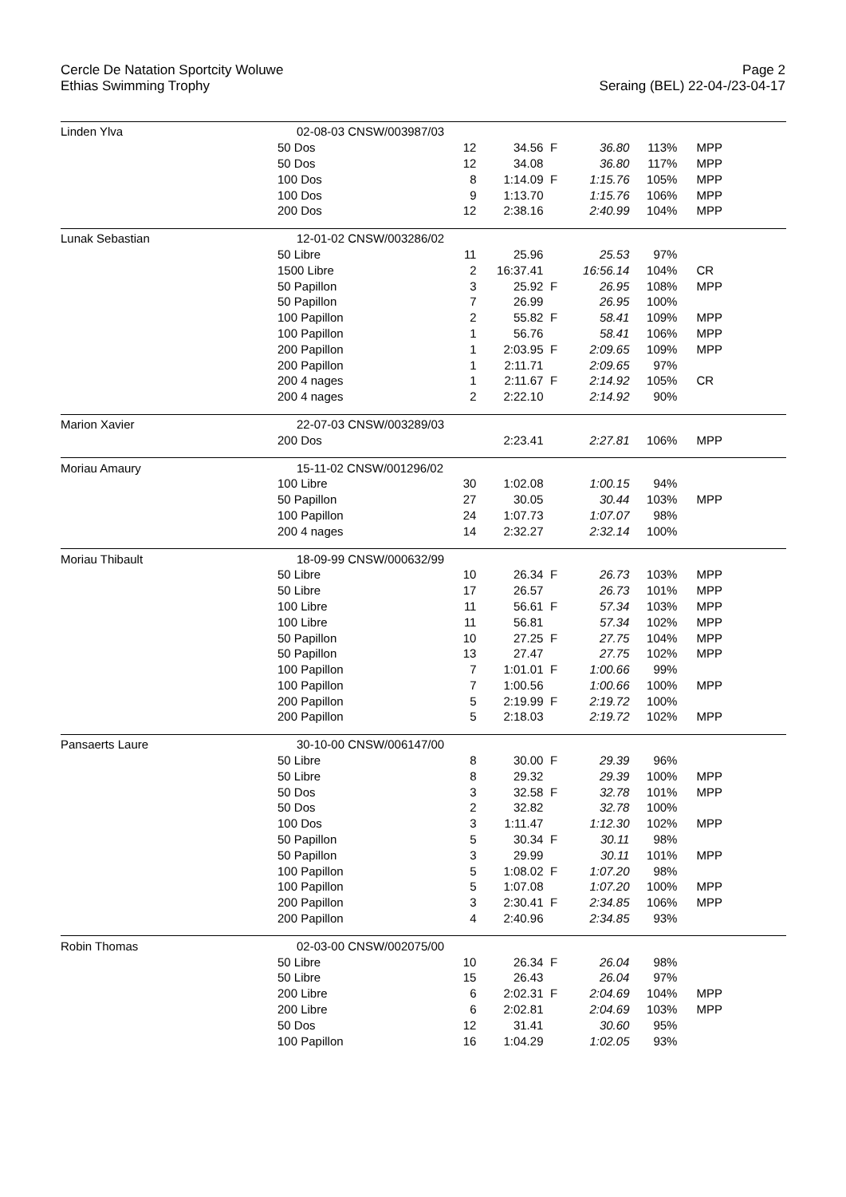Cercle De Natation Sportcity Woluwe
Ethias Swimming Trophy
Page 2
Seraing (BEL) 22-04-/23-04-17
| Linden Ylva | 02-08-03 CNSW/003987/03 | | | | | | |
| | 50 Dos | 12 | 34.56 | F | 36.80 | 113% | MPP |
| | 50 Dos | 12 | 34.08 | | 36.80 | 117% | MPP |
| | 100 Dos | 8 | 1:14.09 | F | 1:15.76 | 105% | MPP |
| | 100 Dos | 9 | 1:13.70 | | 1:15.76 | 106% | MPP |
| | 200 Dos | 12 | 2:38.16 | | 2:40.99 | 104% | MPP |
| Lunak Sebastian | 12-01-02 CNSW/003286/02 | | | | | | |
| | 50 Libre | 11 | 25.96 | | 25.53 | 97% | |
| | 1500 Libre | 2 | 16:37.41 | | 16:56.14 | 104% | CR |
| | 50 Papillon | 3 | 25.92 | F | 26.95 | 108% | MPP |
| | 50 Papillon | 7 | 26.99 | | 26.95 | 100% | |
| | 100 Papillon | 2 | 55.82 | F | 58.41 | 109% | MPP |
| | 100 Papillon | 1 | 56.76 | | 58.41 | 106% | MPP |
| | 200 Papillon | 1 | 2:03.95 | F | 2:09.65 | 109% | MPP |
| | 200 Papillon | 1 | 2:11.71 | | 2:09.65 | 97% | |
| | 200 4 nages | 1 | 2:11.67 | F | 2:14.92 | 105% | CR |
| | 200 4 nages | 2 | 2:22.10 | | 2:14.92 | 90% | |
| Marion Xavier | 22-07-03 CNSW/003289/03 | | | | | | |
| | 200 Dos | | 2:23.41 | | 2:27.81 | 106% | MPP |
| Moriau Amaury | 15-11-02 CNSW/001296/02 | | | | | | |
| | 100 Libre | 30 | 1:02.08 | | 1:00.15 | 94% | |
| | 50 Papillon | 27 | 30.05 | | 30.44 | 103% | MPP |
| | 100 Papillon | 24 | 1:07.73 | | 1:07.07 | 98% | |
| | 200 4 nages | 14 | 2:32.27 | | 2:32.14 | 100% | |
| Moriau Thibault | 18-09-99 CNSW/000632/99 | | | | | | |
| | 50 Libre | 10 | 26.34 | F | 26.73 | 103% | MPP |
| | 50 Libre | 17 | 26.57 | | 26.73 | 101% | MPP |
| | 100 Libre | 11 | 56.61 | F | 57.34 | 103% | MPP |
| | 100 Libre | 11 | 56.81 | | 57.34 | 102% | MPP |
| | 50 Papillon | 10 | 27.25 | F | 27.75 | 104% | MPP |
| | 50 Papillon | 13 | 27.47 | | 27.75 | 102% | MPP |
| | 100 Papillon | 7 | 1:01.01 | F | 1:00.66 | 99% | |
| | 100 Papillon | 7 | 1:00.56 | | 1:00.66 | 100% | MPP |
| | 200 Papillon | 5 | 2:19.99 | F | 2:19.72 | 100% | |
| | 200 Papillon | 5 | 2:18.03 | | 2:19.72 | 102% | MPP |
| Pansaerts Laure | 30-10-00 CNSW/006147/00 | | | | | | |
| | 50 Libre | 8 | 30.00 | F | 29.39 | 96% | |
| | 50 Libre | 8 | 29.32 | | 29.39 | 100% | MPP |
| | 50 Dos | 3 | 32.58 | F | 32.78 | 101% | MPP |
| | 50 Dos | 2 | 32.82 | | 32.78 | 100% | |
| | 100 Dos | 3 | 1:11.47 | | 1:12.30 | 102% | MPP |
| | 50 Papillon | 5 | 30.34 | F | 30.11 | 98% | |
| | 50 Papillon | 3 | 29.99 | | 30.11 | 101% | MPP |
| | 100 Papillon | 5 | 1:08.02 | F | 1:07.20 | 98% | |
| | 100 Papillon | 5 | 1:07.08 | | 1:07.20 | 100% | MPP |
| | 200 Papillon | 3 | 2:30.41 | F | 2:34.85 | 106% | MPP |
| | 200 Papillon | 4 | 2:40.96 | | 2:34.85 | 93% | |
| Robin Thomas | 02-03-00 CNSW/002075/00 | | | | | | |
| | 50 Libre | 10 | 26.34 | F | 26.04 | 98% | |
| | 50 Libre | 15 | 26.43 | | 26.04 | 97% | |
| | 200 Libre | 6 | 2:02.31 | F | 2:04.69 | 104% | MPP |
| | 200 Libre | 6 | 2:02.81 | | 2:04.69 | 103% | MPP |
| | 50 Dos | 12 | 31.41 | | 30.60 | 95% | |
| | 100 Papillon | 16 | 1:04.29 | | 1:02.05 | 93% | |